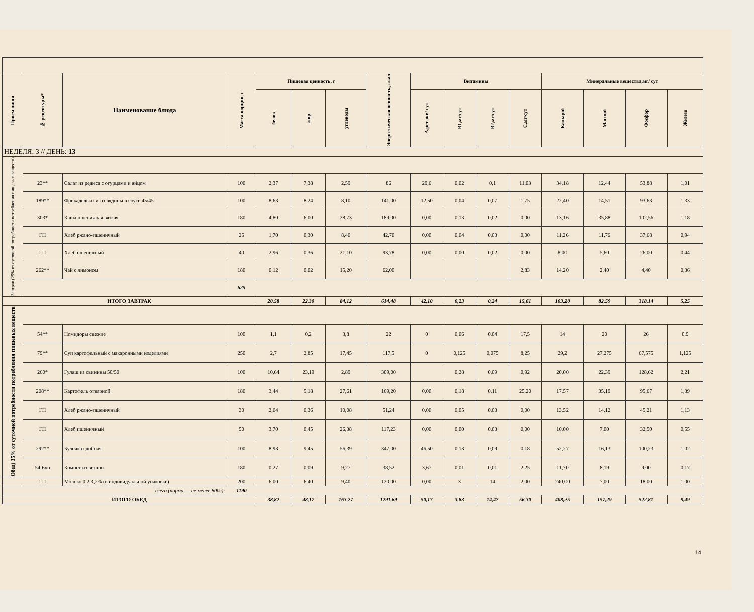| Прием пищи | № рецептуры* | Наименование блюда | Масса порции, г | Пищевая ценность, г | | | Энергетическая ценность, ккал | Витамины | | | | Минеральные вещества,мг/ сут | | | |
| --- | --- | --- | --- | --- | --- | --- | --- | --- | --- | --- | --- | --- | --- | --- | --- |
| | | | | белок | жир | углеводы | | А,рет.экв/ сут | В1,мг/сут | В2,мг/сут | С,мг/сут | Кальций | Магний | Фосфор | Железо |
| НЕДЕЛЯ: 3 // ДЕНЬ: 13 | | | | | | | | | | | | | | | |
| Завтрак (25% от суточной потребности потребления пищевых веществ) | | | | | | | | | | | | | | | |
| | 23** | Салат из редиса с огурцами и яйцом | 100 | 2,37 | 7,38 | 2,59 | 86 | 29,6 | 0,02 | 0,1 | 11,03 | 34,18 | 12,44 | 53,88 | 1,01 |
| | 189** | Фрикадельки из говядины в соусе 45/45 | 100 | 8,63 | 8,24 | 8,10 | 141,00 | 12,50 | 0,04 | 0,07 | 1,75 | 22,40 | 14,51 | 93,63 | 1,33 |
| | 303* | Каша пшеничная вязкая | 180 | 4,80 | 6,00 | 28,73 | 189,00 | 0,00 | 0,13 | 0,02 | 0,00 | 13,16 | 35,88 | 102,56 | 1,18 |
| | ГП | Хлеб ржано-пшеничный | 25 | 1,70 | 0,30 | 8,40 | 42,70 | 0,00 | 0,04 | 0,03 | 0,00 | 11,26 | 11,76 | 37,68 | 0,94 |
| | ГП | Хлеб пшеничный | 40 | 2,96 | 0,36 | 21,10 | 93,78 | 0,00 | 0,00 | 0,02 | 0,00 | 8,00 | 5,60 | 26,00 | 0,44 |
| | 262** | Чай с лимоном | 180 | 0,12 | 0,02 | 15,20 | 62,00 | | | | 2,83 | 14,20 | 2,40 | 4,40 | 0,36 |
| | | | 625 | | | | | | | | | | | | |
| ИТОГО ЗАВТРАК | | | | 20,58 | 22,30 | 84,12 | 614,48 | 42,10 | 0,23 | 0,24 | 15,61 | 103,20 | 82,59 | 318,14 | 5,25 |
| Обед( 35% от суточной потребности потребления пищевых веществ | | | | | | | | | | | | | | | |
| | 54** | Помидоры свежие | 100 | 1,1 | 0,2 | 3,8 | 22 | 0 | 0,06 | 0,04 | 17,5 | 14 | 20 | 26 | 0,9 |
| | 79** | Суп картофельный с макаронными изделиями | 250 | 2,7 | 2,85 | 17,45 | 117,5 | 0 | 0,125 | 0,075 | 8,25 | 29,2 | 27,275 | 67,575 | 1,125 |
| | 260* | Гуляш из свинины 50/50 | 100 | 10,64 | 23,19 | 2,89 | 309,00 | | 0,28 | 0,09 | 0,92 | 20,00 | 22,39 | 128,62 | 2,21 |
| | 208** | Картофель отварной | 180 | 3,44 | 5,18 | 27,61 | 169,20 | 0,00 | 0,18 | 0,11 | 25,20 | 17,57 | 35,19 | 95,67 | 1,39 |
| | ГП | Хлеб ржано-пшеничный | 30 | 2,04 | 0,36 | 10,08 | 51,24 | 0,00 | 0,05 | 0,03 | 0,00 | 13,52 | 14,12 | 45,21 | 1,13 |
| | ГП | Хлеб пшеничный | 50 | 3,70 | 0,45 | 26,38 | 117,23 | 0,00 | 0,00 | 0,03 | 0,00 | 10,00 | 7,00 | 32,50 | 0,55 |
| | 292** | Булочка сдобная | 100 | 8,93 | 9,45 | 56,39 | 347,00 | 46,50 | 0,13 | 0,09 | 0,18 | 52,27 | 16,13 | 100,23 | 1,02 |
| | 54-6хн | Компот из вишни | 180 | 0,27 | 0,09 | 9,27 | 38,52 | 3,67 | 0,01 | 0,01 | 2,25 | 11,70 | 8,19 | 9,00 | 0,17 |
| | ГП | Молоко 0,2 3,2% (в индивидуальной упаковке) | 200 | 6,00 | 6,40 | 9,40 | 120,00 | 0,00 | 3 | 14 | 2,00 | 240,00 | 7,00 | 18,00 | 1,00 |
| всего (норма — не менее 800г): | | | 1190 | | | | | | | | | | | | |
| ИТОГО ОБЕД | | | | 38,82 | 48,17 | 163,27 | 1291,69 | 50,17 | 3,83 | 14,47 | 56,30 | 408,25 | 157,29 | 522,81 | 9,49 |
14